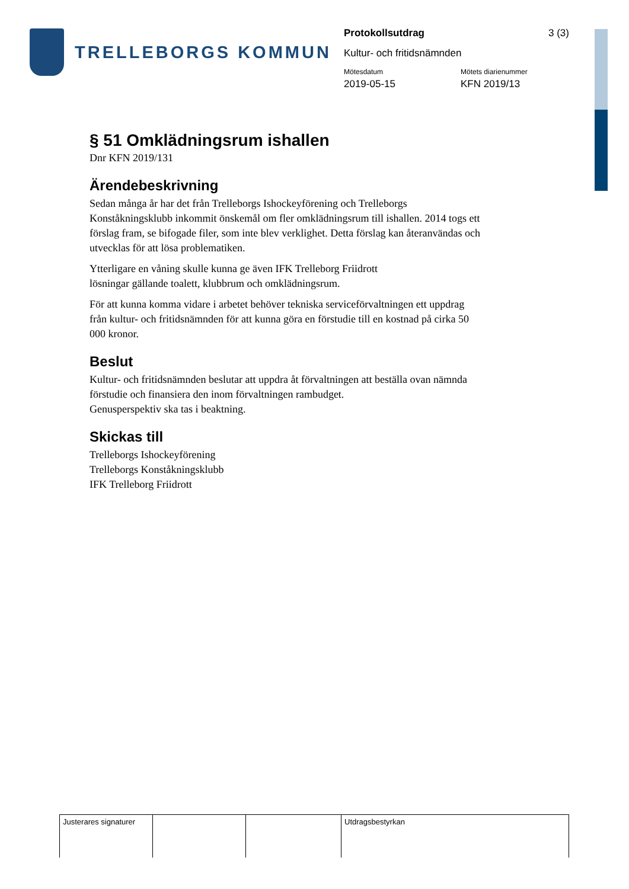TRELLEBORGS KOMMUN
Protokollsutdrag 3 (3)
Kultur- och fritidsnämnden
Mötesdatum
2019-05-15
Mötets diarienummer
KFN 2019/13
§ 51 Omklädningsrum ishallen
Dnr KFN 2019/131
Ärendebeskrivning
Sedan många år har det från Trelleborgs Ishockeyförening och Trelleborgs Konståkningsklubb inkommit önskemål om fler omklädningsrum till ishallen. 2014 togs ett förslag fram, se bifogade filer, som inte blev verklighet. Detta förslag kan återanvändas och utvecklas för att lösa problematiken.
Ytterligare en våning skulle kunna ge även IFK Trelleborg Friidrott
lösningar gällande toalett, klubbrum och omklädningsrum.
För att kunna komma vidare i arbetet behöver tekniska serviceförvaltningen ett uppdrag från kultur- och fritidsnämnden för att kunna göra en förstudie till en kostnad på cirka 50 000 kronor.
Beslut
Kultur- och fritidsnämnden beslutar att uppdra åt förvaltningen att beställa ovan nämnda förstudie och finansiera den inom förvaltningen rambudget.
Genusperspektiv ska tas i beaktning.
Skickas till
Trelleborgs Ishockeyförening
Trelleborgs Konståkningsklubb
IFK Trelleborg Friidrott
Justerares signaturer
Utdragsbestyrkan